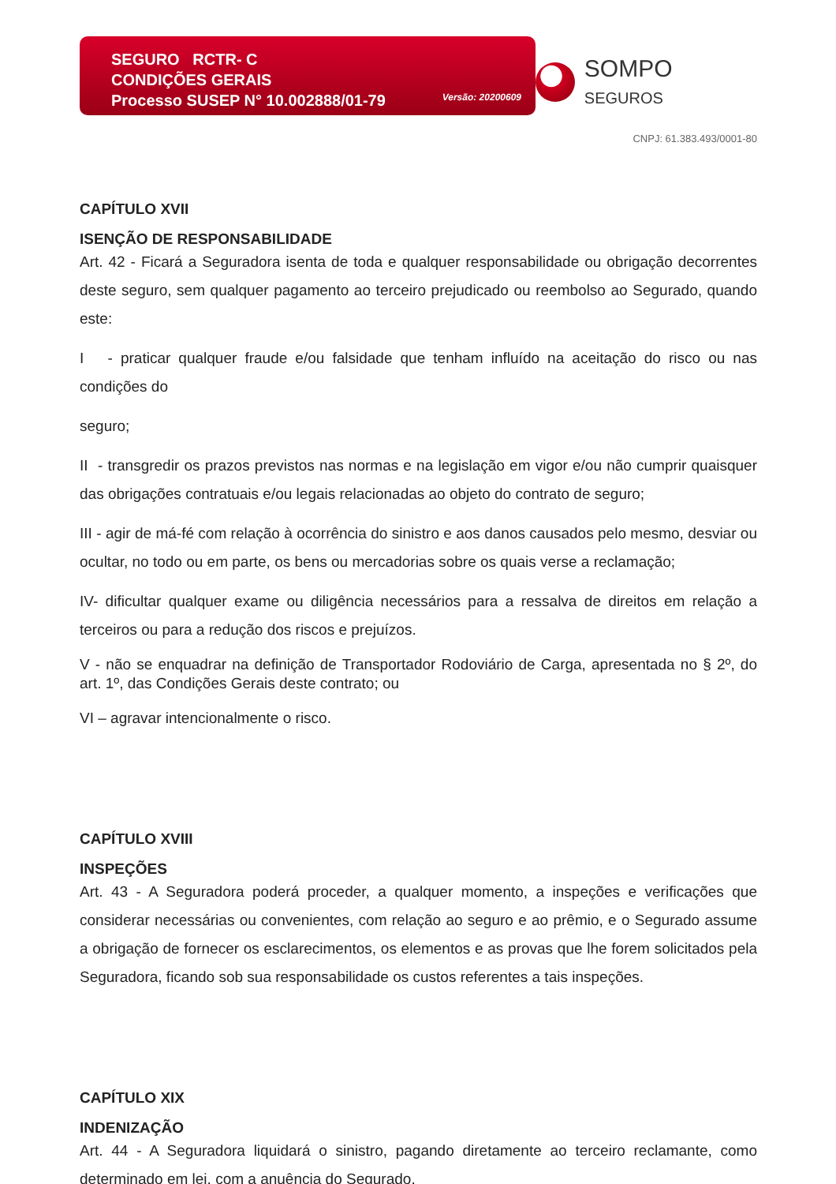SEGURO RCTR- C
CONDIÇÕES GERAIS
Processo SUSEP N° 10.002888/01-79
Versão: 20200609
SOMPO SEGUROS
CNPJ: 61.383.493/0001-80
CAPÍTULO XVII
ISENÇÃO DE RESPONSABILIDADE
Art. 42 - Ficará a Seguradora isenta de toda e qualquer responsabilidade ou obrigação decorrentes deste seguro, sem qualquer pagamento ao terceiro prejudicado ou reembolso ao Segurado, quando este:
I - praticar qualquer fraude e/ou falsidade que tenham influído na aceitação do risco ou nas condições do
seguro;
II - transgredir os prazos previstos nas normas e na legislação em vigor e/ou não cumprir quaisquer das obrigações contratuais e/ou legais relacionadas ao objeto do contrato de seguro;
III - agir de má-fé com relação à ocorrência do sinistro e aos danos causados pelo mesmo, desviar ou ocultar, no todo ou em parte, os bens ou mercadorias sobre os quais verse a reclamação;
IV- dificultar qualquer exame ou diligência necessários para a ressalva de direitos em relação a terceiros ou para a redução dos riscos e prejuízos.
V - não se enquadrar na definição de Transportador Rodoviário de Carga, apresentada no § 2º, do art. 1º, das Condições Gerais deste contrato; ou
VI – agravar intencionalmente o risco.
CAPÍTULO XVIII
INSPEÇÕES
Art. 43 - A Seguradora poderá proceder, a qualquer momento, a inspeções e verificações que considerar necessárias ou convenientes, com relação ao seguro e ao prêmio, e o Segurado assume a obrigação de fornecer os esclarecimentos, os elementos e as provas que lhe forem solicitados pela Seguradora, ficando sob sua responsabilidade os custos referentes a tais inspeções.
CAPÍTULO XIX
INDENIZAÇÃO
Art. 44 - A Seguradora liquidará o sinistro, pagando diretamente ao terceiro reclamante, como determinado em lei, com a anuência do Segurado.